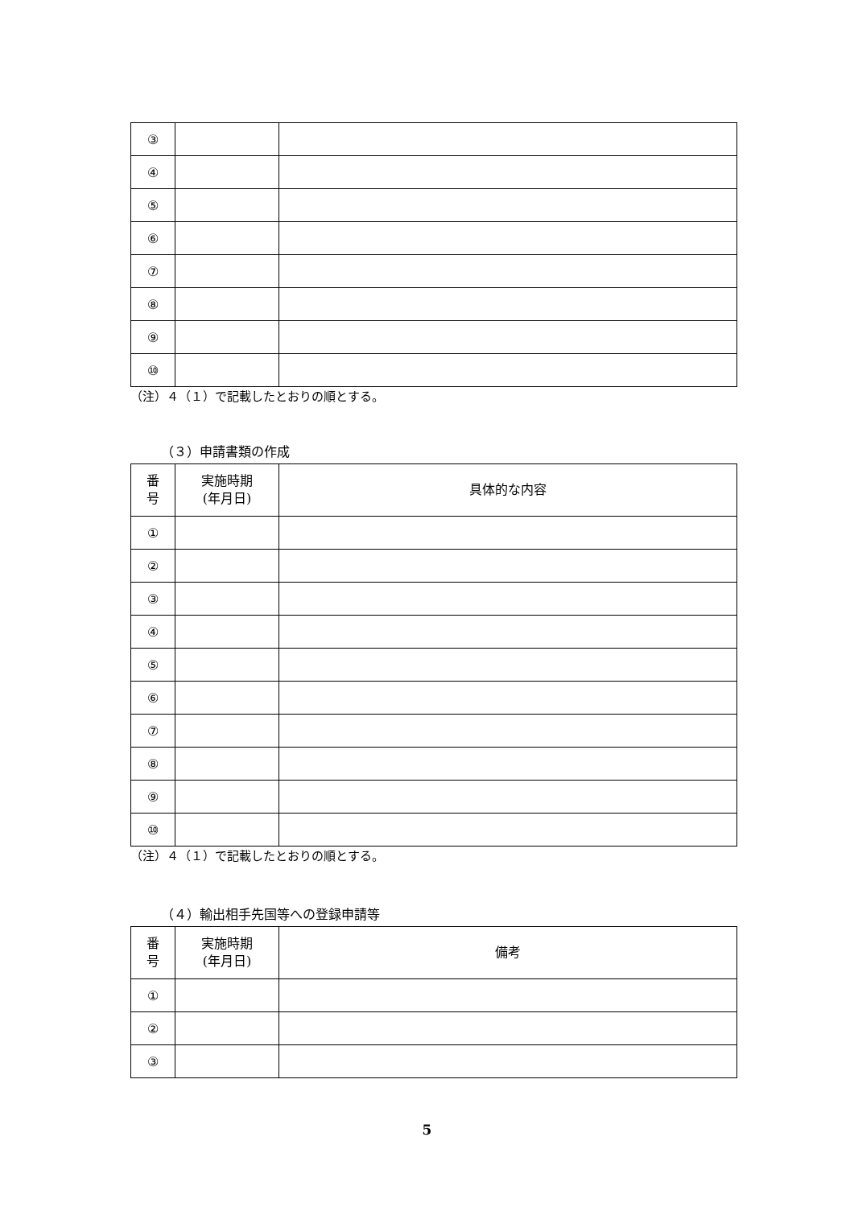| ③ | | |
| ④ | | |
| ⑤ | | |
| ⑥ | | |
| ⑦ | | |
| ⑧ | | |
| ⑨ | | |
| ⑩ | | |
（注）４（１）で記載したとおりの順とする。
（３）申請書類の作成
| 番 号 | 実施時期 (年月日) | 具体的な内容 |
| --- | --- | --- |
| ① | | |
| ② | | |
| ③ | | |
| ④ | | |
| ⑤ | | |
| ⑥ | | |
| ⑦ | | |
| ⑧ | | |
| ⑨ | | |
| ⑩ | | |
（注）４（１）で記載したとおりの順とする。
（４）輸出相手先国等への登録申請等
| 番 号 | 実施時期 (年月日) | 備考 |
| --- | --- | --- |
| ① | | |
| ② | | |
| ③ | | |
5